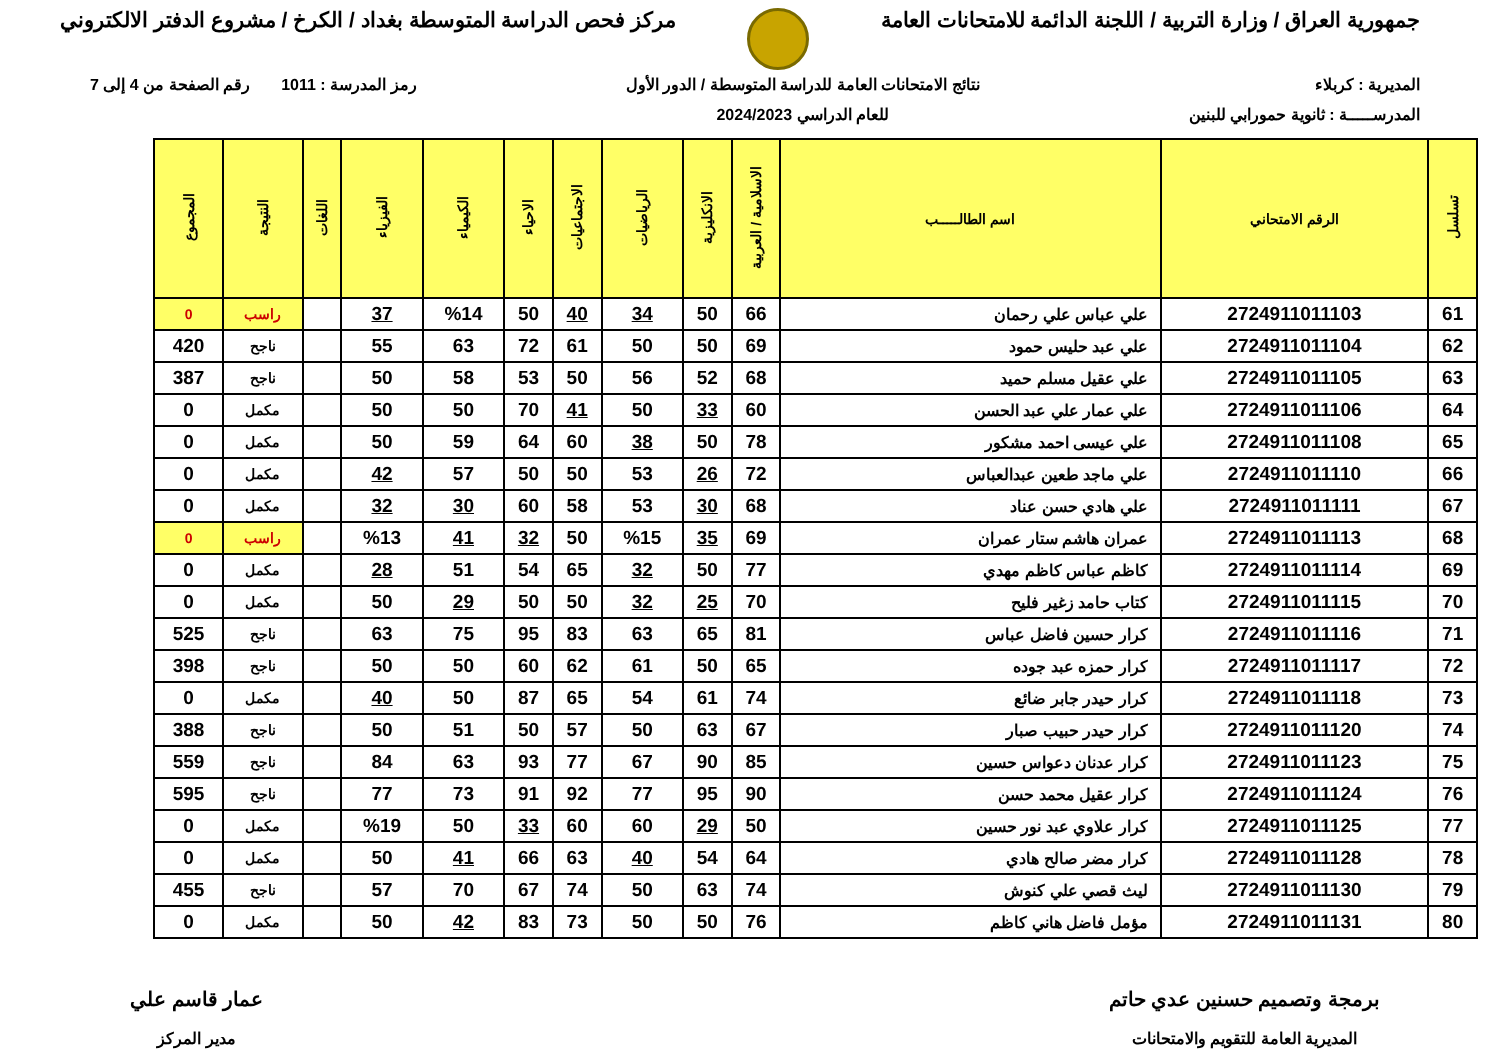جمهورية العراق / وزارة التربية / اللجنة الدائمة للامتحانات العامة
مركز فحص الدراسة المتوسطة بغداد / الكرخ / مشروع الدفتر الالكتروني
المديرية : كربلاء
المدرســـــة : ثانوية حمورابي للبنين
نتائج الامتحانات العامة للدراسة المتوسطة / الدور الأول
للعام الدراسي 2024/2023
رمز المدرسة : 1011 رقم الصفحة من 4 إلى 7
| تسلسل | الرقم الامتحاني | اسم الطالـــــب | الاسلامية / العربية | الانكليزية | الرياضيات | الاجتماعيات | الاحياء | الكيمياء | الفيزياء | اللغات | النتيجة | المجموع |
| --- | --- | --- | --- | --- | --- | --- | --- | --- | --- | --- | --- | --- |
| 61 | 2724911011103 | علي عباس علي رحمان | 66 | 50 | 34 | 40 | 50 | %14 | 37 | | راسب | 0 |
| 62 | 2724911011104 | علي عبد حليس حمود | 69 | 50 | 50 | 61 | 72 | 63 | 55 | | ناجح | 420 |
| 63 | 2724911011105 | علي عقيل مسلم حميد | 68 | 52 | 56 | 50 | 53 | 58 | 50 | | ناجح | 387 |
| 64 | 2724911011106 | علي عمار علي عبد الحسن | 60 | 33 | 50 | 41 | 70 | 50 | 50 | | مكمل | 0 |
| 65 | 2724911011108 | علي عيسى احمد مشكور | 78 | 50 | 38 | 60 | 64 | 59 | 50 | | مكمل | 0 |
| 66 | 2724911011110 | علي ماجد طعين عبدالعباس | 72 | 26 | 53 | 50 | 50 | 57 | 42 | | مكمل | 0 |
| 67 | 2724911011111 | علي هادي حسن عناد | 68 | 30 | 53 | 58 | 60 | 30 | 32 | | مكمل | 0 |
| 68 | 2724911011113 | عمران هاشم ستار عمران | 69 | 35 | %15 | 50 | 32 | 41 | %13 | | راسب | 0 |
| 69 | 2724911011114 | كاظم عباس كاظم مهدي | 77 | 50 | 32 | 65 | 54 | 51 | 28 | | مكمل | 0 |
| 70 | 2724911011115 | كتاب حامد زغير فليح | 70 | 25 | 32 | 50 | 50 | 29 | 50 | | مكمل | 0 |
| 71 | 2724911011116 | كرار حسين فاضل عباس | 81 | 65 | 63 | 83 | 95 | 75 | 63 | | ناجح | 525 |
| 72 | 2724911011117 | كرار حمزه عبد جوده | 65 | 50 | 61 | 62 | 60 | 50 | 50 | | ناجح | 398 |
| 73 | 2724911011118 | كرار حيدر جابر ضائع | 74 | 61 | 54 | 65 | 87 | 50 | 40 | | مكمل | 0 |
| 74 | 2724911011120 | كرار حيدر حبيب صبار | 67 | 63 | 50 | 57 | 50 | 51 | 50 | | ناجح | 388 |
| 75 | 2724911011123 | كرار عدنان دعواس حسين | 85 | 90 | 67 | 77 | 93 | 63 | 84 | | ناجح | 559 |
| 76 | 2724911011124 | كرار عقيل محمد حسن | 90 | 95 | 77 | 92 | 91 | 73 | 77 | | ناجح | 595 |
| 77 | 2724911011125 | كرار علاوي عبد نور حسين | 50 | 29 | 60 | 60 | 33 | 50 | %19 | | مكمل | 0 |
| 78 | 2724911011128 | كرار مضر صالح هادي | 64 | 54 | 40 | 63 | 66 | 41 | 50 | | مكمل | 0 |
| 79 | 2724911011130 | ليث قصي علي كنوش | 74 | 63 | 50 | 74 | 67 | 70 | 57 | | ناجح | 455 |
| 80 | 2724911011131 | مؤمل فاضل هاني كاظم | 76 | 50 | 50 | 73 | 83 | 42 | 50 | | مكمل | 0 |
برمجة وتصميم حسنين عدي حاتم
المديرية العامة للتقويم والامتحانات
عمار قاسم علي
مدير المركز